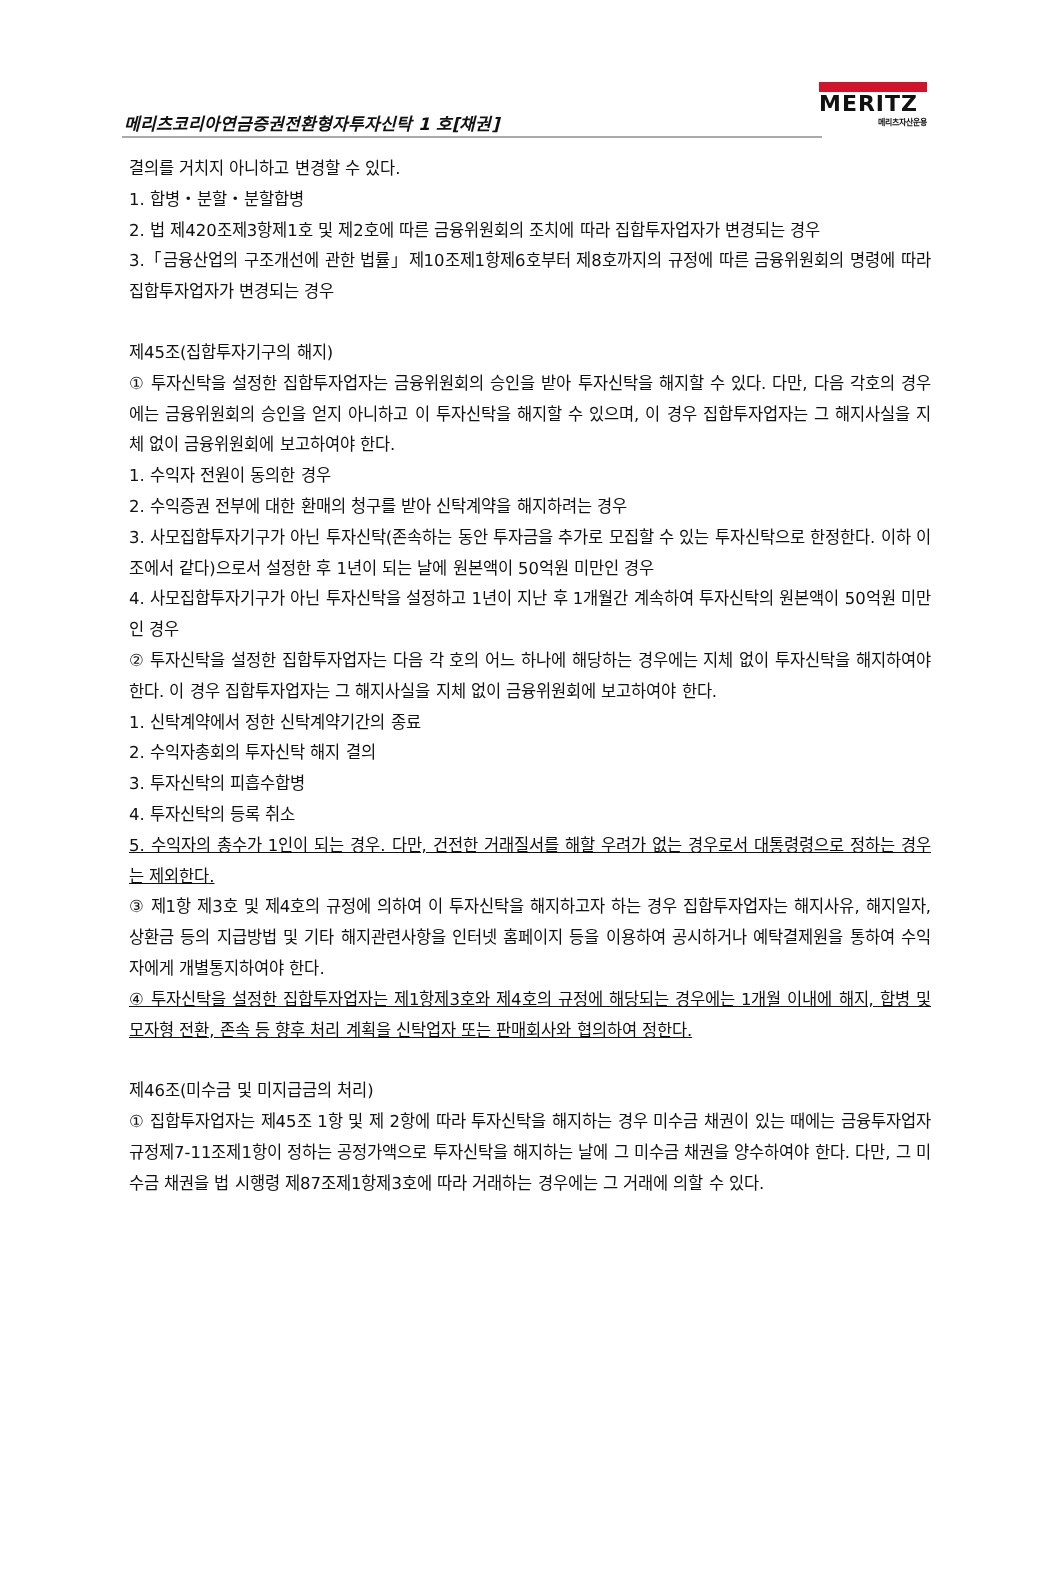메리츠코리아연금증권전환형자투자신탁 1 호[채권]
MERITZ
메리츠자산운용
결의를 거치지 아니하고 변경할 수 있다.
1. 합병・분할・분할합병
2. 법 제420조제3항제1호 및 제2호에 따른 금융위원회의 조치에 따라 집합투자업자가 변경되는 경우
3.「금융산업의 구조개선에 관한 법률」제10조제1항제6호부터 제8호까지의 규정에 따른 금융위원회의 명령에 따라 집합투자업자가 변경되는 경우
제45조(집합투자기구의 해지)
① 투자신탁을 설정한 집합투자업자는 금융위원회의 승인을 받아 투자신탁을 해지할 수 있다. 다만, 다음 각호의 경우에는 금융위원회의 승인을 얻지 아니하고 이 투자신탁을 해지할 수 있으며, 이 경우 집합투자업자는 그 해지사실을 지체 없이 금융위원회에 보고하여야 한다.
1. 수익자 전원이 동의한 경우
2. 수익증권 전부에 대한 환매의 청구를 받아 신탁계약을 해지하려는 경우
3. 사모집합투자기구가 아닌 투자신탁(존속하는 동안 투자금을 추가로 모집할 수 있는 투자신탁으로 한정한다. 이하 이 조에서 같다)으로서 설정한 후 1년이 되는 날에 원본액이 50억원 미만인 경우
4. 사모집합투자기구가 아닌 투자신탁을 설정하고 1년이 지난 후 1개월간 계속하여 투자신탁의 원본액이 50억원 미만인 경우
② 투자신탁을 설정한 집합투자업자는 다음 각 호의 어느 하나에 해당하는 경우에는 지체 없이 투자신탁을 해지하여야 한다. 이 경우 집합투자업자는 그 해지사실을 지체 없이 금융위원회에 보고하여야 한다.
1. 신탁계약에서 정한 신탁계약기간의 종료
2. 수익자총회의 투자신탁 해지 결의
3. 투자신탁의 피흡수합병
4. 투자신탁의 등록 취소
5. 수익자의 총수가 1인이 되는 경우. 다만, 건전한 거래질서를 해할 우려가 없는 경우로서 대통령령으로 정하는 경우는 제외한다.
③ 제1항 제3호 및 제4호의 규정에 의하여 이 투자신탁을 해지하고자 하는 경우 집합투자업자는 해지사유, 해지일자, 상환금 등의 지급방법 및 기타 해지관련사항을 인터넷 홈페이지 등을 이용하여 공시하거나 예탁결제원을 통하여 수익자에게 개별통지하여야 한다.
④ 투자신탁을 설정한 집합투자업자는 제1항제3호와 제4호의 규정에 해당되는 경우에는 1개월 이내에 해지, 합병 및 모자형 전환, 존속 등 향후 처리 계획을 신탁업자 또는 판매회사와 협의하여 정한다.
제46조(미수금 및 미지급금의 처리)
① 집합투자업자는 제45조 1항 및 제 2항에 따라 투자신탁을 해지하는 경우 미수금 채권이 있는 때에는 금융투자업자규정제7-11조제1항이 정하는 공정가액으로 투자신탁을 해지하는 날에 그 미수금 채권을 양수하여야 한다. 다만, 그 미수금 채권을 법 시행령 제87조제1항제3호에 따라 거래하는 경우에는 그 거래에 의할 수 있다.